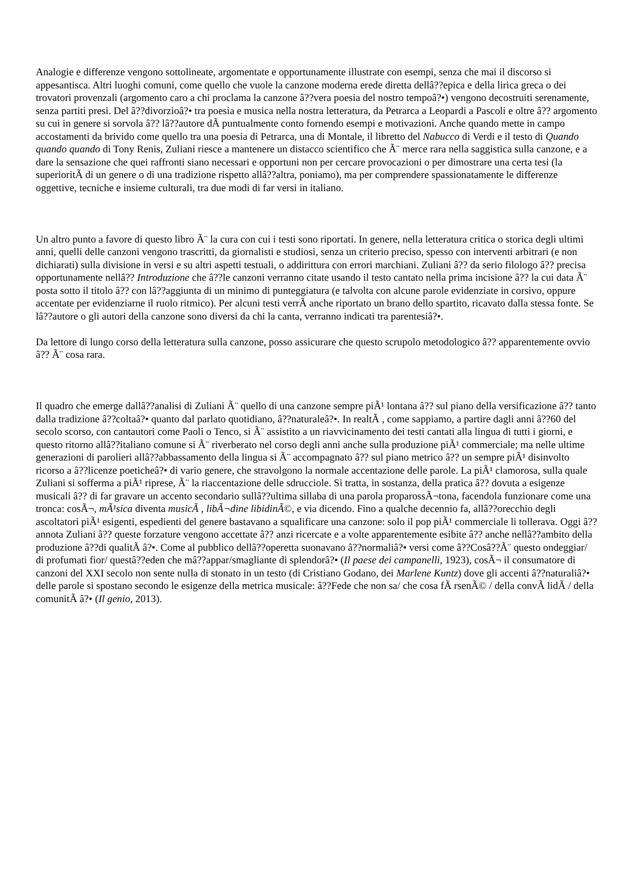Analogie e differenze vengono sottolineate, argomentate e opportunamente illustrate con esempi, senza che mai il discorso si appesantisca. Altri luoghi comuni, come quello che vuole la canzone moderna erede diretta dellâ??epica e della lirica greca o dei trovatori provenzali (argomento caro a chi proclama la canzone â??vera poesia del nostro tempoâ?•) vengono decostruiti serenamente, senza partiti presi. Del â??divorzioâ?• tra poesia e musica nella nostra letteratura, da Petrarca a Leopardi a Pascoli e oltre â?? argomento su cui in genere si sorvola â?? lâ??autore dÃ puntualmente conto fornendo esempi e motivazioni. Anche quando mette in campo accostamenti da brivido come quello tra una poesia di Petrarca, una di Montale, il libretto del Nabucco di Verdi e il testo di Quando quando quando di Tony Renis, Zuliani riesce a mantenere un distacco scientifico che Ã¨ merce rara nella saggistica sulla canzone, e a dare la sensazione che quei raffronti siano necessari e opportuni non per cercare provocazioni o per dimostrare una certa tesi (la superioritÃ di un genere o di una tradizione rispetto allâ??altra, poniamo), ma per comprendere spassionatamente le differenze oggettive, tecniche e insieme culturali, tra due modi di far versi in italiano.
Un altro punto a favore di questo libro Ã¨ la cura con cui i testi sono riportati. In genere, nella letteratura critica o storica degli ultimi anni, quelli delle canzoni vengono trascritti, da giornalisti e studiosi, senza un criterio preciso, spesso con interventi arbitrari (e non dichiarati) sulla divisione in versi e su altri aspetti testuali, o addirittura con errori marchiani. Zuliani â?? da serio filologo â?? precisa opportunamente nellâ?? Introduzione che â??le canzoni verranno citate usando il testo cantato nella prima incisione â?? la cui data Ã¨ posta sotto il titolo â?? con lâ??aggiunta di un minimo di punteggiatura (e talvolta con alcune parole evidenziate in corsivo, oppure accentate per evidenziarne il ruolo ritmico). Per alcuni testi verrÃ anche riportato un brano dello spartito, ricavato dalla stessa fonte. Se lâ??autore o gli autori della canzone sono diversi da chi la canta, verranno indicati tra parentesiâ?•.
Da lettore di lungo corso della letteratura sulla canzone, posso assicurare che questo scrupolo metodologico â?? apparentemente ovvio â?? Ã¨ cosa rara.
Il quadro che emerge dallâ??analisi di Zuliani Ã¨ quello di una canzone sempre piÃ¹ lontana â?? sul piano della versificazione â?? tanto dalla tradizione â??coltaâ?• quanto dal parlato quotidiano, â??naturaleâ?•. In realtÃ , come sappiamo, a partire dagli anni â??60 del secolo scorso, con cantautori come Paoli o Tenco, si Ã¨ assistito a un riavvicinamento dei testi cantati alla lingua di tutti i giorni, e questo ritorno allâ??italiano comune si Ã¨ riverberato nel corso degli anni anche sulla produzione piÃ¹ commerciale; ma nelle ultime generazioni di parolieri allâ??abbassamento della lingua si Ã¨ accompagnato â?? sul piano metrico â?? un sempre piÃ¹ disinvolto ricorso a â??licenze poeticheâ?• di vario genere, che stravolgono la normale accentazione delle parole. La piÃ¹ clamorosa, sulla quale Zuliani si sofferma a piÃ¹ riprese, Ã¨ la riaccentazione delle sdrucciole. Si tratta, in sostanza, della pratica â?? dovuta a esigenze musicali â?? di far gravare un accento secondario sullâ??ultima sillaba di una parola proparossÃ¬tona, facendola funzionare come una tronca: cosÃ¬, mÃ¹sica diventa musicÃ , libÃ¬dine libidinÃ©, e via dicendo. Fino a qualche decennio fa, allâ??orecchio degli ascoltatori piÃ¹ esigenti, espedienti del genere bastavano a squalificare una canzone: solo il pop piÃ¹ commerciale li tollerava. Oggi â??annota Zuliani â?? queste forzature vengono accettate â?? anzi ricercate e a volte apparentemente esibite â?? anche nellâ??ambito della produzione â??di qualitÃ â?•. Come al pubblico dellâ??operetta suonavano â??normaliâ?• versi come â??Cosâ??Ã¨ questo ondeggiar/ di profumati fior/ questâ??eden che mâ??appar/smagliante di splendorâ?• (Il paese dei campanelli, 1923), cosÃ¬ il consumatore di canzoni del XXI secolo non sente nulla di stonato in un testo (di Cristiano Godano, dei Marlene Kuntz) dove gli accenti â??naturaliâ?• delle parole si spostano secondo le esigenze della metrica musicale: â??Fede che non sa/ che cosa fÃ rsenÃ© / della convÃ lidÃ / della comunitÃ â?• (Il genio, 2013).